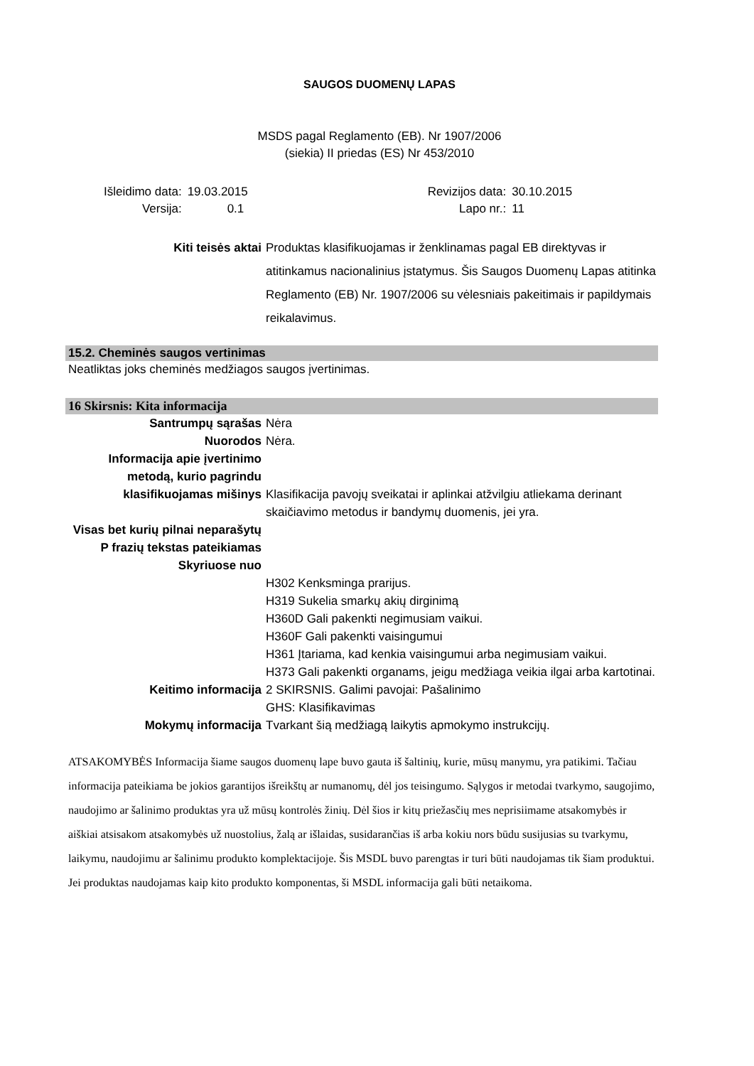SAUGOS DUOMENŲ LAPAS
MSDS pagal Reglamento (EB). Nr 1907/2006
(siekia) II priedas (ES) Nr 453/2010
| Išleidimo data: | 19.03.2015 | Revizijos data: | 30.10.2015 |
| Versija: | 0.1 | Lapo nr.: | 11 |
Kiti teisės aktai
Produktas klasifikuojamas ir ženklinamas pagal EB direktyvas ir atitinkamus nacionalinius įstatymus. Šis Saugos Duomenų Lapas atitinka Reglamento (EB) Nr. 1907/2006 su vėlesniais pakeitimais ir papildymais reikalavimus.
15.2. Cheminės saugos vertinimas
Neatliktas joks cheminės medžiagos saugos įvertinimas.
16 Skirsnis: Kita informacija
Santrumpų sąrašas
Nėra
Nuorodos
Nėra.
Informacija apie įvertinimo metodą, kurio pagrindu klasifikuojamas mišinys
Klasifikacija pavojų sveikatai ir aplinkai atžvilgiu atliekama derinant skaičiavimo metodus ir bandymų duomenis, jei yra.
Visas bet kurių pilnai neparašytų P frazių tekstas pateikiamas Skyriuose nuo
H302 Kenksminga prarijus.
H319 Sukelia smarkų akių dirginimą
H360D Gali pakenkti negimusiam vaikui.
H360F Gali pakenkti vaisingumui
H361 Įtariama, kad kenkia vaisingumui arba negimusiam vaikui.
H373 Gali pakenkti organams, jeigu medžiaga veikia ilgai arba kartotinai.
Keitimo informacija
2 SKIRSNIS. Galimi pavojai: Pašalinimo
GHS: Klasifikavimas
Mokymų informacija
Tvarkant šią medžiagą laikytis apmokymo instrukcijų.
ATSAKOMYBĖS Informacija šiame saugos duomenų lape buvo gauta iš šaltinių, kurie, mūsų manymu, yra patikimi. Tačiau informacija pateikiama be jokios garantijos išreikštų ar numanomų, dėl jos teisingumo. Sąlygos ir metodai tvarkymo, saugojimo, naudojimo ar šalinimo produktas yra už mūsų kontrolės žinių. Dėl šios ir kitų priežasčių mes neprisiimame atsakomybės ir aiškiai atsisakom atsakomybės už nuostolius, žalą ar išlaidas, susidarančias iš arba kokiu nors būdu susijusias su tvarkymu, laikymu, naudojimu ar šalinimu produkto komplektacijoje. Šis MSDL buvo parengtas ir turi būti naudojamas tik šiam produktui. Jei produktas naudojamas kaip kito produkto komponentas, ši MSDL informacija gali būti netaikoma.